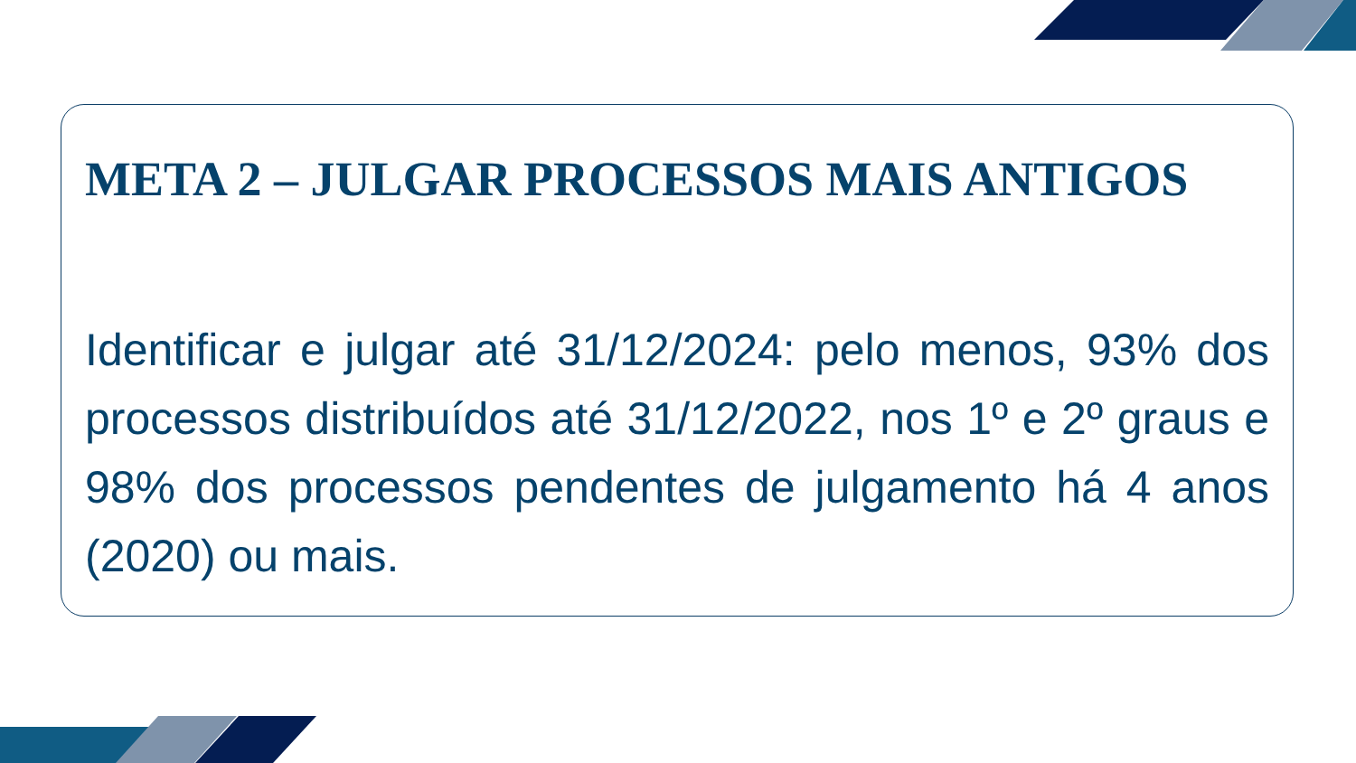META 2 – JULGAR PROCESSOS MAIS ANTIGOS
Identificar e julgar até 31/12/2024: pelo menos, 93% dos processos distribuídos até 31/12/2022, nos 1º e 2º graus e 98% dos processos pendentes de julgamento há 4 anos (2020) ou mais.